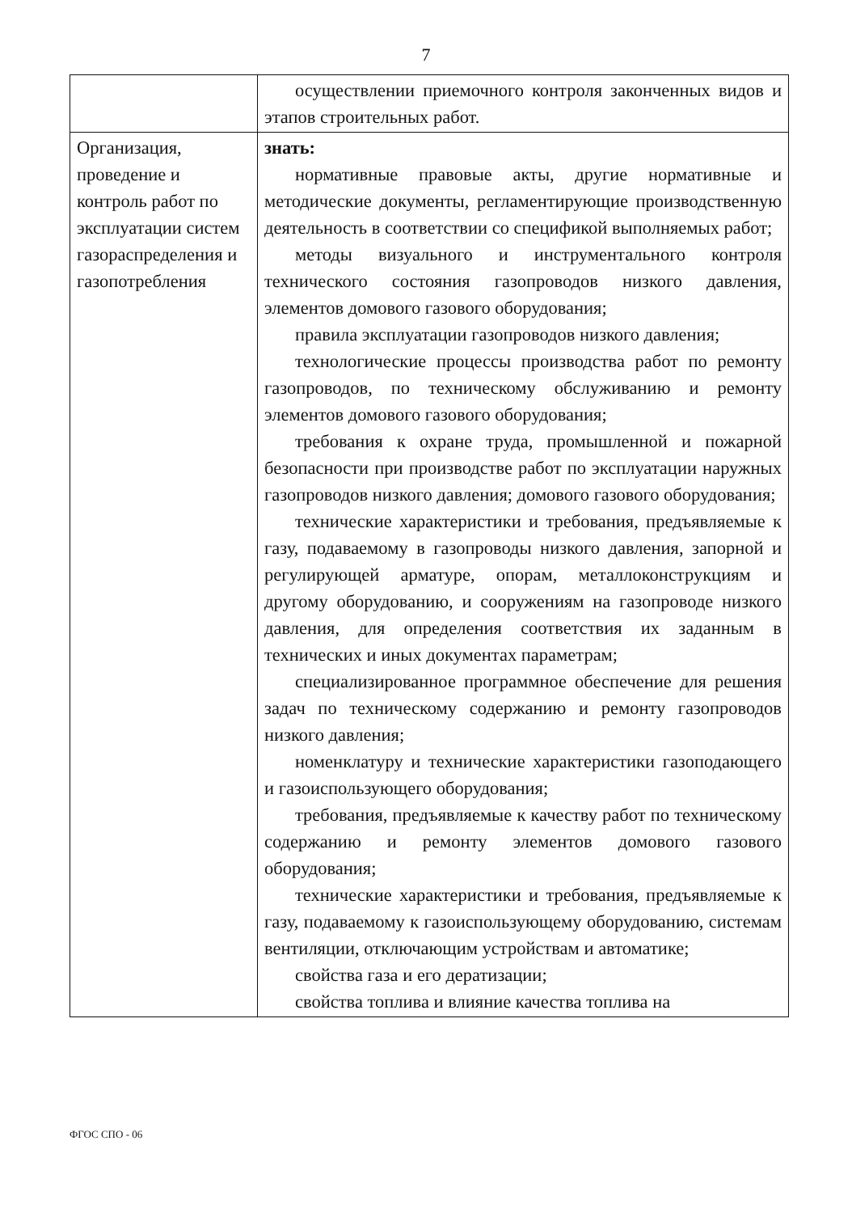7
| | осуществлении приемочного контроля законченных видов и этапов строительных работ. |
| Организация, проведение и контроль работ по эксплуатации систем газораспределения и газопотребления | знать: нормативные правовые акты, другие нормативные и методические документы, регламентирующие производственную деятельность в соответствии со спецификой выполняемых работ; методы визуального и инструментального контроля технического состояния газопроводов низкого давления, элементов домового газового оборудования; правила эксплуатации газопроводов низкого давления; технологические процессы производства работ по ремонту газопроводов, по техническому обслуживанию и ремонту элементов домового газового оборудования; требования к охране труда, промышленной и пожарной безопасности при производстве работ по эксплуатации наружных газопроводов низкого давления; домового газового оборудования; технические характеристики и требования, предъявляемые к газу, подаваемому в газопроводы низкого давления, запорной и регулирующей арматуре, опорам, металлоконструкциям и другому оборудованию, и сооружениям на газопроводе низкого давления, для определения соответствия их заданным в технических и иных документах параметрам; специализированное программное обеспечение для решения задач по техническому содержанию и ремонту газопроводов низкого давления; номенклатуру и технические характеристики газоподающего и газоиспользующего оборудования; требования, предъявляемые к качеству работ по техническому содержанию и ремонту элементов домового газового оборудования; технические характеристики и требования, предъявляемые к газу, подаваемому к газоиспользующему оборудованию, системам вентиляции, отключающим устройствам и автоматике; свойства газа и его дератизации; свойства топлива и влияние качества топлива на |
ФГОС СПО - 06